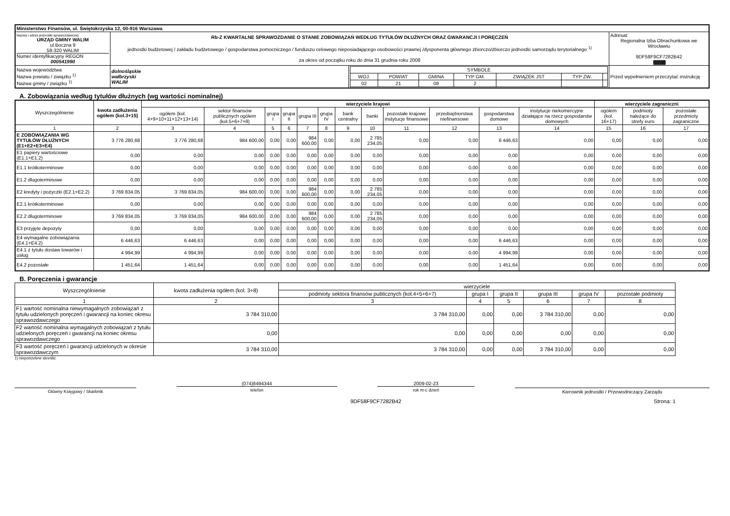| Ministerstwo Finansów, ul. Świętokrzyska 12, 00-916 Warszawa | | | |
| Nazwa i adres jednostki sprawozdawczej URZĄD GMINY WALIM ul.Boczna 9 58-320 WALIM Numer identyfikacyjny REGON 000541990 | Rb-Z KWARTALNE SPRAWOZDANIE O STANIE ZOBOWIĄZAŃ WEDŁUG TYTUŁÓW DŁUŻNYCH ORAZ GWARANCJI I PORĘCZEŃ jednostki budżetowej / zakładu budżetowego / gospodarstwa pomocniczego / funduszu celowego nieposiadającego osobowości prawnej /dysponenta głównego zbiorczo/zbiorczo jednostki samorządu terytorialnego <sup>1)</sup> za okres od początku roku do dnia 31 grudnia roku 2008 | | Adresat: Regionalna Izba Obrachunkowa we Wrocławiu 9DF58F9CF7282B42 ////////////////////////////////////////// |
| Nazwa województwa Nazwa powiatu / związku <sup>1)</sup> Nazwa gminy / związku <sup>1)</sup> | dolnośląskie wałbrzyski WALIM | / SYMBOLE / / / / / / / / WOJ. / POWIAT / GMINA / TYP GM. / ZWIĄZEK JST / TYP ZW. / / / 02 / 21 / 08 / 2 / / / / | Przed wypełnieniem przeczytać instrukcję |
A. Zobowiązania według tytułów dłużnych (wg wartości nominalnej)
| Wyszczególnienie | kwota zadłużenia ogółem (kol.3+15) | wierzyciele krajowi | | | | | | | | | | | | wierzyciele zagraniczni | | |
| --- | --- | --- | --- | --- | --- | --- | --- | --- | --- | --- | --- | --- | --- | --- | --- | --- |
| | | ogółem (kol. 4+9+10+11+12+13+14) | sektor finansów publicznych ogółem (kol.5+6+7+8) | grupa I | grupa II | grupa III | grupa IV | bank centralny | banki | pozostałe krajowe instytucje finansowe | przedsiębiorstwa niefinansowe | gospodarstwa domowe | instytucje niekomercyjne działające na rzecz gospodarstw domowych | ogółem (kol. 16+17) | podmioty należące do strefy euro | pozostałe przedmioty zagraniczne |
| 1 | 2 | 3 | 4 | 5 | 6 | 7 | 8 | 9 | 10 | 11 | 12 | 13 | 14 | 15 | 16 | 17 |
| E ZOBOWIĄZANIA WG TYTUŁÓW DŁUŻNYCH (E1+E2+E3+E4) | 3 776 280,68 | 3 776 280,68 | 984 600,00 | 0,00 | 0,00 | 984 600,00 | 0,00 | 0,00 | 2 785 234,05 | 0,00 | 0,00 | 6 446,63 | 0,00 | 0,00 | 0,00 | 0,00 |
| E1 papiery wartościowe (E1.1+E1.2) | 0,00 | 0,00 | 0,00 | 0,00 | 0,00 | 0,00 | 0,00 | 0,00 | 0,00 | 0,00 | 0,00 | 0,00 | 0,00 | 0,00 | 0,00 | 0,00 |
| E1.1 krótkoterminowe | 0,00 | 0,00 | 0,00 | 0,00 | 0,00 | 0,00 | 0,00 | 0,00 | 0,00 | 0,00 | 0,00 | 0,00 | 0,00 | 0,00 | 0,00 | 0,00 |
| E1.2 długoterminowe | 0,00 | 0,00 | 0,00 | 0,00 | 0,00 | 0,00 | 0,00 | 0,00 | 0,00 | 0,00 | 0,00 | 0,00 | 0,00 | 0,00 | 0,00 | 0,00 |
| E2 kredyty i pożyczki (E2.1+E2.2) | 3 769 834,05 | 3 769 834,05 | 984 600,00 | 0,00 | 0,00 | 984 600,00 | 0,00 | 0,00 | 2 785 234,05 | 0,00 | 0,00 | 0,00 | 0,00 | 0,00 | 0,00 | 0,00 |
| E2.1 krótkoterminowe | 0,00 | 0,00 | 0,00 | 0,00 | 0,00 | 0,00 | 0,00 | 0,00 | 0,00 | 0,00 | 0,00 | 0,00 | 0,00 | 0,00 | 0,00 | 0,00 |
| E2.2 długoterminowe | 3 769 834,05 | 3 769 834,05 | 984 600,00 | 0,00 | 0,00 | 984 600,00 | 0,00 | 0,00 | 2 785 234,05 | 0,00 | 0,00 | 0,00 | 0,00 | 0,00 | 0,00 | 0,00 |
| E3 przyjęte depozyty | 0,00 | 0,00 | 0,00 | 0,00 | 0,00 | 0,00 | 0,00 | 0,00 | 0,00 | 0,00 | 0,00 | 0,00 | 0,00 | 0,00 | 0,00 | 0,00 |
| E4 wymagalne zobowiązania (E4.1+E4.2) | 6 446,63 | 6 446,63 | 0,00 | 0,00 | 0,00 | 0,00 | 0,00 | 0,00 | 0,00 | 0,00 | 0,00 | 6 446,63 | 0,00 | 0,00 | 0,00 | 0,00 |
| E4.1 z tytułu dostaw towarów i usług | 4 994,99 | 4 994,99 | 0,00 | 0,00 | 0,00 | 0,00 | 0,00 | 0,00 | 0,00 | 0,00 | 0,00 | 4 994,99 | 0,00 | 0,00 | 0,00 | 0,00 |
| E4.2 pozostałe | 1 451,64 | 1 451,64 | 0,00 | 0,00 | 0,00 | 0,00 | 0,00 | 0,00 | 0,00 | 0,00 | 0,00 | 1 451,64 | 0,00 | 0,00 | 0,00 | 0,00 |
B. Poręczenia i gwarancje
| Wyszczególnienie | kwota zadłużenia ogółem (kol. 3+8) | wierzyciele | | | | | |
| --- | --- | --- | --- | --- | --- | --- | --- |
| | | podmioty sektora finansów publicznych (kol.4+5+6+7) | grupa I | grupa II | grupa III | grupa IV | pozostałe podmioty |
| 1 | 2 | 3 | 4 | 5 | 6 | 7 | 8 |
| F1 wartość nominalna niewymagalnych zobowiązań z tytułu udzielonych poręczeń i gwarancji na koniec okresu sprawozdawczego | 3 784 310,00 | 3 784 310,00 | 0,00 | 0,00 | 3 784 310,00 | 0,00 | 0,00 |
| F2 wartość nominalna wymagalnych zobowiązań z tytułu udzielonych poręczeń i gwarancji na koniec okresu sprawozdawczego | 0,00 | 0,00 | 0,00 | 0,00 | 0,00 | 0,00 | 0,00 |
| F3 wartość poręczeń i gwarancji udzielonych w okresie sprawozdawczym | 3 784 310,00 | 3 784 310,00 | 0,00 | 0,00 | 3 784 310,00 | 0,00 | 0,00 |
1) niepotrzebne skreślić
Główny Księgowy / Skarbnik
(074)8494344
telefon
2009-02-23
rok m-c dzień
Kierownik jednostki / Przewodniczący Zarządu
9DF58F9CF7282B42 Strona: 1